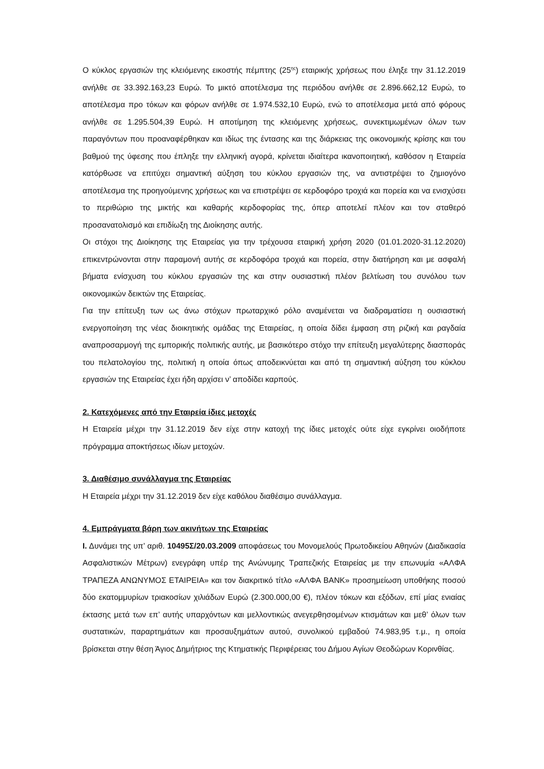Ο κύκλος εργασιών της κλειόμενης εικοστής πέμπτης (25<sup>ης</sup>) εταιρικής χρήσεως που έληξε την 31.12.2019 ανήλθε σε 33.392.163,23 Ευρώ. Το μικτό αποτέλεσμα της περιόδου ανήλθε σε 2.896.662,12 Ευρώ, το αποτέλεσμα προ τόκων και φόρων ανήλθε σε 1.974.532,10 Ευρώ, ενώ το αποτέλεσμα μετά από φόρους ανήλθε σε 1.295.504,39 Ευρώ. Η αποτίμηση της κλειόμενης χρήσεως, συνεκτιμωμένων όλων των παραγόντων που προαναφέρθηκαν και ιδίως της έντασης και της διάρκειας της οικονομικής κρίσης και του βαθμού της ύφεσης που έπληξε την ελληνική αγορά, κρίνεται ιδιαίτερα ικανοποιητική, καθόσον η Εταιρεία κατόρθωσε να επιτύχει σημαντική αύξηση του κύκλου εργασιών της, να αντιστρέψει το ζημιογόνο αποτέλεσμα της προηγούμενης χρήσεως και να επιστρέψει σε κερδοφόρο τροχιά και πορεία και να ενισχύσει το περιθώριο της μικτής και καθαρής κερδοφορίας της, όπερ αποτελεί πλέον και τον σταθερό προσανατολισμό και επιδίωξη της Διοίκησης αυτής.
Οι στόχοι της Διοίκησης της Εταιρείας για την τρέχουσα εταιρική χρήση 2020 (01.01.2020-31.12.2020) επικεντρώνονται στην παραμονή αυτής σε κερδοφόρα τροχιά και πορεία, στην διατήρηση και με ασφαλή βήματα ενίσχυση του κύκλου εργασιών της και στην ουσιαστική πλέον βελτίωση του συνόλου των οικονομικών δεικτών της Εταιρείας.
Για την επίτευξη των ως άνω στόχων πρωταρχικό ρόλο αναμένεται να διαδραματίσει η ουσιαστική ενεργοποίηση της νέας διοικητικής ομάδας της Εταιρείας, η οποία δίδει έμφαση στη ριζική και ραγδαία αναπροσαρμογή της εμπορικής πολιτικής αυτής, με βασικότερο στόχο την επίτευξη μεγαλύτερης διασποράς του πελατολογίου της, πολιτική η οποία όπως αποδεικνύεται και από τη σημαντική αύξηση του κύκλου εργασιών της Εταιρείας έχει ήδη αρχίσει ν’ αποδίδει καρπούς.
2. Κατεχόμενες από την Εταιρεία ίδιες μετοχές
Η Εταιρεία μέχρι την 31.12.2019 δεν είχε στην κατοχή της ίδιες μετοχές ούτε είχε εγκρίνει οιοδήποτε πρόγραμμα αποκτήσεως ιδίων μετοχών.
3. Διαθέσιμο συνάλλαγμα της Εταιρείας
Η Εταιρεία μέχρι την 31.12.2019 δεν είχε καθόλου διαθέσιμο συνάλλαγμα.
4. Εμπράγματα βάρη των ακινήτων της Εταιρείας
Ι. Δυνάμει της υπ’ αριθ. 10495Σ/20.03.2009 αποφάσεως του Μονομελούς Πρωτοδικείου Αθηνών (Διαδικασία Ασφαλιστικών Μέτρων) ενεγράφη υπέρ της Ανώνυμης Τραπεζικής Εταιρείας με την επωνυμία «ΑΛΦΑ ΤΡΑΠΕΖΑ ΑΝΩΝΥΜΟΣ ΕΤΑΙΡΕΙΑ» και τον διακριτικό τίτλο «ΑΛΦΑ BANK» προσημείωση υποθήκης ποσού δύο εκατομμυρίων τριακοσίων χιλιάδων Ευρώ (2.300.000,00 €), πλέον τόκων και εξόδων, επί μίας ενιαίας έκτασης μετά των επ’ αυτής υπαρχόντων και μελλοντικώς ανεγερθησομένων κτισμάτων και μεθ’ όλων των συστατικών, παραρτημάτων και προσαυξημάτων αυτού, συνολικού εμβαδού 74.983,95 τ.μ., η οποία βρίσκεται στην θέση Άγιος Δημήτριος της Κτηματικής Περιφέρειας του Δήμου Αγίων Θεοδώρων Κορινθίας.